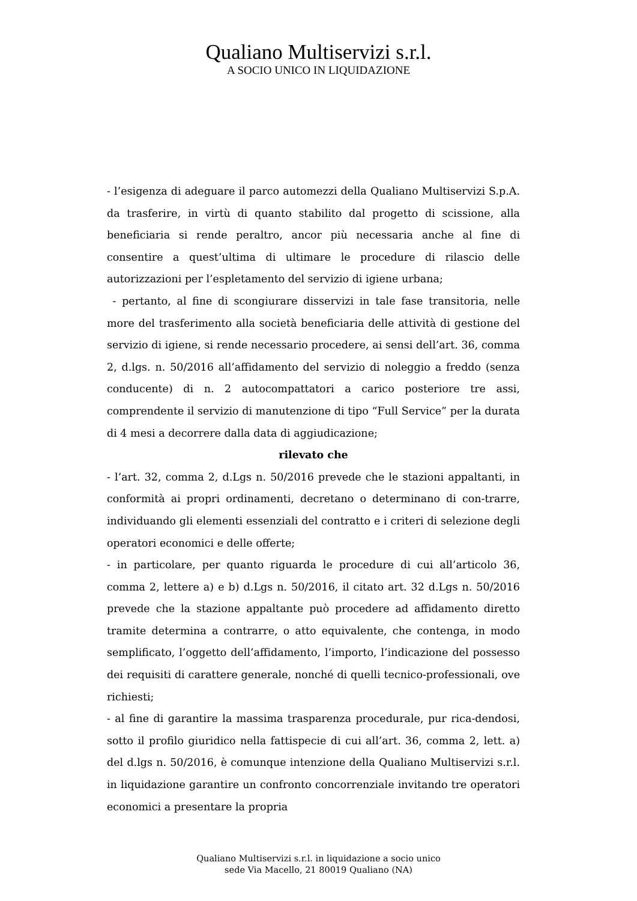Qualiano Multiservizi s.r.l.
A SOCIO UNICO IN LIQUIDAZIONE
- l’esigenza di adeguare il parco automezzi della Qualiano Multiservizi S.p.A. da trasferire, in virtù di quanto stabilito dal progetto di scissione, alla beneficiaria si rende peraltro, ancor più necessaria anche al fine di consentire a quest’ultima di ultimare le procedure di rilascio delle autorizzazioni per l’espletamento del servizio di igiene urbana;
- pertanto, al fine di scongiurare disservizi in tale fase transitoria, nelle more del trasferimento alla società beneficiaria delle attività di gestione del servizio di igiene, si rende necessario procedere, ai sensi dell’art. 36, comma 2, d.lgs. n. 50/2016 all’affidamento del servizio di noleggio a freddo (senza conducente) di n. 2 autocompattatori a carico posteriore tre assi, comprendente il servizio di manutenzione di tipo “Full Service” per la durata di 4 mesi a decorrere dalla data di aggiudicazione;
rilevato che
- l’art. 32, comma 2, d.Lgs n. 50/2016 prevede che le stazioni appaltanti, in conformità ai propri ordinamenti, decretano o determinano di con-trarre, individuando gli elementi essenziali del contratto e i criteri di selezione degli operatori economici e delle offerte;
- in particolare, per quanto riguarda le procedure di cui all’articolo 36, comma 2, lettere a) e b) d.Lgs n. 50/2016, il citato art. 32 d.Lgs n. 50/2016 prevede che la stazione appaltante può procedere ad affidamento diretto tramite determina a contrarre, o atto equivalente, che contenga, in modo semplificato, l’oggetto dell’affidamento, l’importo, l’indicazione del possesso dei requisiti di carattere generale, nonché di quelli tecnico-professionali, ove richiesti;
- al fine di garantire la massima trasparenza procedurale, pur rica-dendosi, sotto il profilo giuridico nella fattispecie di cui all’art. 36, comma 2, lett. a) del d.lgs n. 50/2016, è comunque intenzione della Qualiano Multiservizi s.r.l. in liquidazione garantire un confronto concorrenziale invitando tre operatori economici a presentare la propria
Qualiano Multiservizi s.r.l. in liquidazione a socio unico
sede Via Macello, 21 80019 Qualiano (NA)